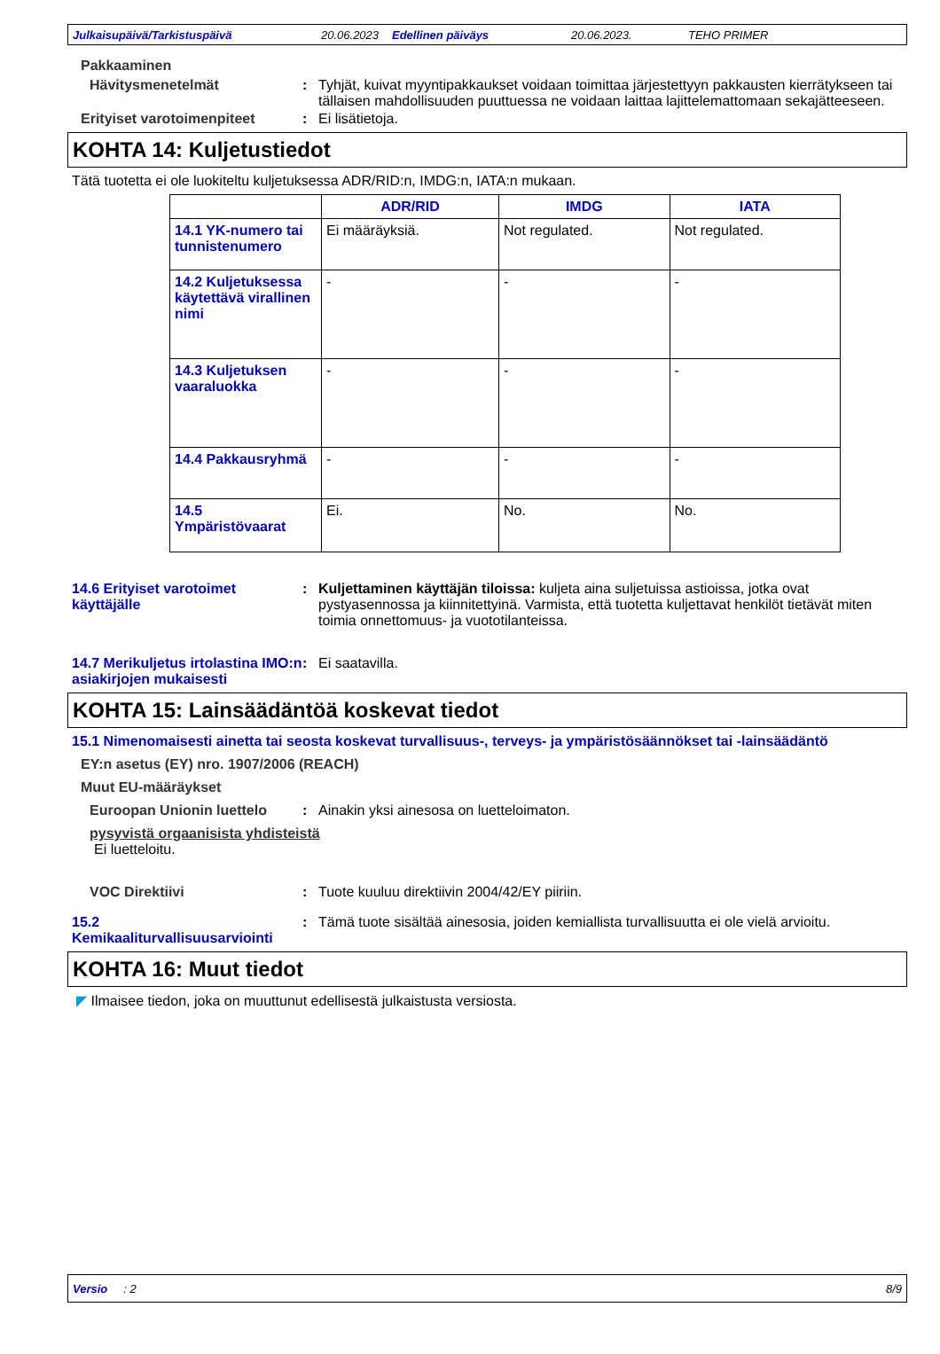Julkaisupäivä/Tarkistuspäivä 20.06.2023 Edellinen päiväys 20.06.2023. TEHO PRIMER
Pakkaaminen
Hävitysmenetelmät : Tyhjät, kuivat myyntipakkaukset voidaan toimittaa järjestettyyn pakkausten kierrätykseen tai tällaisen mahdollisuuden puuttuessa ne voidaan laittaa lajittelemattomaan sekajätteeseen.
Erityiset varotoimenpiteet : Ei lisätietoja.
KOHTA 14: Kuljetustiedot
Tätä tuotetta ei ole luokiteltu kuljetuksessa ADR/RID:n, IMDG:n, IATA:n mukaan.
| | ADR/RID | IMDG | IATA |
| --- | --- | --- | --- |
| 14.1 YK-numero tai tunnistenumero | Ei määräyksiä. | Not regulated. | Not regulated. |
| 14.2 Kuljetuksessa käytettävä virallinen nimi | - | - | - |
| 14.3 Kuljetuksen vaaraluokka | - | - | - |
| 14.4 Pakkausryhmä | - | - | - |
| 14.5 Ympäristövaarat | Ei. | No. | No. |
14.6 Erityiset varotoimet käyttäjälle
: Kuljettaminen käyttäjän tiloissa: kuljeta aina suljetuissa astioissa, jotka ovat pystyasennossa ja kiinnitettyinä. Varmista, että tuotetta kuljettavat henkilöt tietävät miten toimia onnettomuus- ja vuototilanteissa.
14.7 Merikuljetus irtolastina IMO:n asiakirjojen mukaisesti
: Ei saatavilla.
KOHTA 15: Lainsäädäntöä koskevat tiedot
15.1 Nimenomaisesti ainetta tai seosta koskevat turvallisuus-, terveys- ja ympäristösäännökset tai -lainsäädäntö
EY:n asetus (EY) nro. 1907/2006 (REACH)
Muut EU-määräykset
Euroopan Unionin luettelo : Ainakin yksi ainesosa on luetteloimaton.
pysyvistä orgaanisista yhdisteistä
Ei luetteloitu.
VOC Direktiivi : Tuote kuuluu direktiivin 2004/42/EY piiriin.
15.2 Kemikaaliturvallisuusarviointi
: Tämä tuote sisältää ainesosia, joiden kemiallista turvallisuutta ei ole vielä arvioitu.
KOHTA 16: Muut tiedot
◤ Ilmaisee tiedon, joka on muuttunut edellisestä julkaistusta versiosta.
Versio : 2 8/9